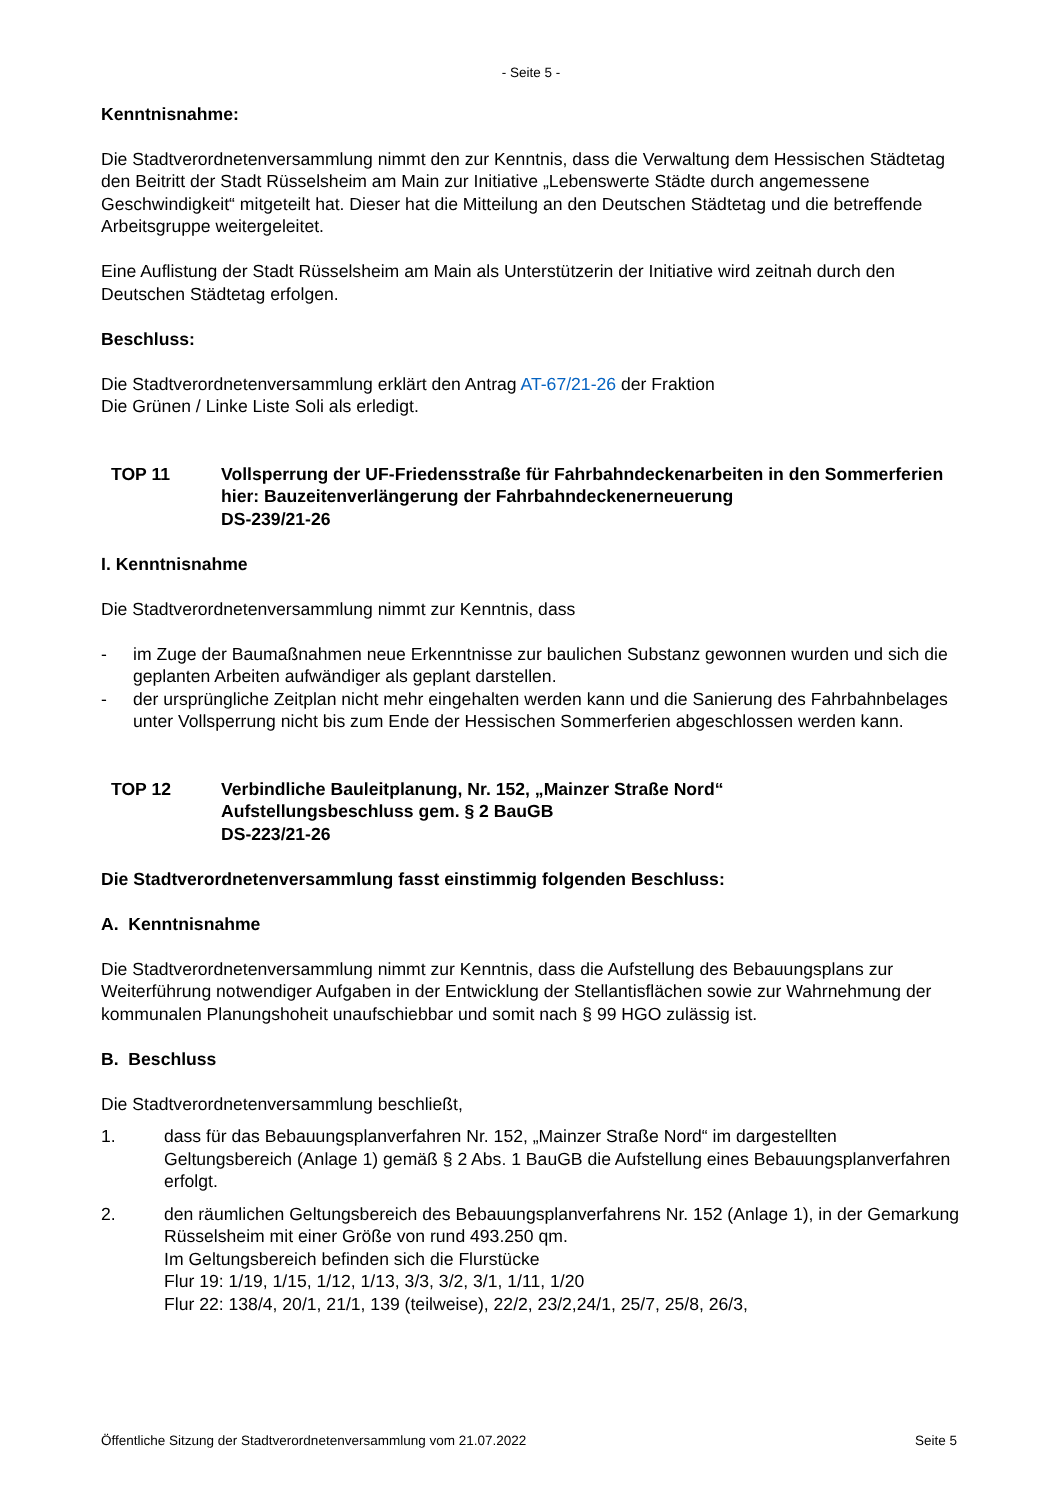- Seite 5 -
Kenntnisnahme:
Die Stadtverordnetenversammlung nimmt den zur Kenntnis, dass die Verwaltung dem Hessischen Städtetag den Beitritt der Stadt Rüsselsheim am Main zur Initiative „Lebenswerte Städte durch angemessene Geschwindigkeit“ mitgeteilt hat. Dieser hat die Mitteilung an den Deutschen Städtetag und die betreffende Arbeitsgruppe weitergeleitet.
Eine Auflistung der Stadt Rüsselsheim am Main als Unterstützerin der Initiative wird zeitnah durch den Deutschen Städtetag erfolgen.
Beschluss:
Die Stadtverordnetenversammlung erklärt den Antrag AT-67/21-26 der Fraktion
Die Grünen / Linke Liste Soli als erledigt.
TOP 11 Vollsperrung der UF-Friedensstraße für Fahrbahndeckenarbeiten in den Sommerferien
hier: Bauzeitenverlängerung der Fahrbahndeckenerneuerung
DS-239/21-26
I. Kenntnisnahme
Die Stadtverordnetenversammlung nimmt zur Kenntnis, dass
- im Zuge der Baumaßnahmen neue Erkenntnisse zur baulichen Substanz gewonnen wurden und sich die geplanten Arbeiten aufwändiger als geplant darstellen.
- der ursprüngliche Zeitplan nicht mehr eingehalten werden kann und die Sanierung des Fahrbahnbelages unter Vollsperrung nicht bis zum Ende der Hessischen Sommerferien abgeschlossen werden kann.
TOP 12 Verbindliche Bauleitplanung, Nr. 152, „Mainzer Straße Nord“
Aufstellungsbeschluss gem. § 2 BauGB
DS-223/21-26
Die Stadtverordnetenversammlung fasst einstimmig folgenden Beschluss:
A. Kenntnisnahme
Die Stadtverordnetenversammlung nimmt zur Kenntnis, dass die Aufstellung des Bebauungsplans zur Weiterführung notwendiger Aufgaben in der Entwicklung der Stellantisflächen sowie zur Wahrnehmung der kommunalen Planungshoheit unaufschiebbar und somit nach § 99 HGO zulässig ist.
B. Beschluss
Die Stadtverordnetenversammlung beschließt,
1. dass für das Bebauungsplanverfahren Nr. 152, „Mainzer Straße Nord“ im dargestellten Geltungsbereich (Anlage 1) gemäß § 2 Abs. 1 BauGB die Aufstellung eines Bebauungsplanverfahren erfolgt.
2. den räumlichen Geltungsbereich des Bebauungsplanverfahrens Nr. 152 (Anlage 1), in der Gemarkung Rüsselsheim mit einer Größe von rund 493.250 qm.
Im Geltungsbereich befinden sich die Flurstücke
Flur 19: 1/19, 1/15, 1/12, 1/13, 3/3, 3/2, 3/1, 1/11, 1/20
Flur 22: 138/4, 20/1, 21/1, 139 (teilweise), 22/2, 23/2,24/1, 25/7, 25/8, 26/3,
Öffentliche Sitzung der Stadtverordnetenversammlung vom 21.07.2022 Seite 5